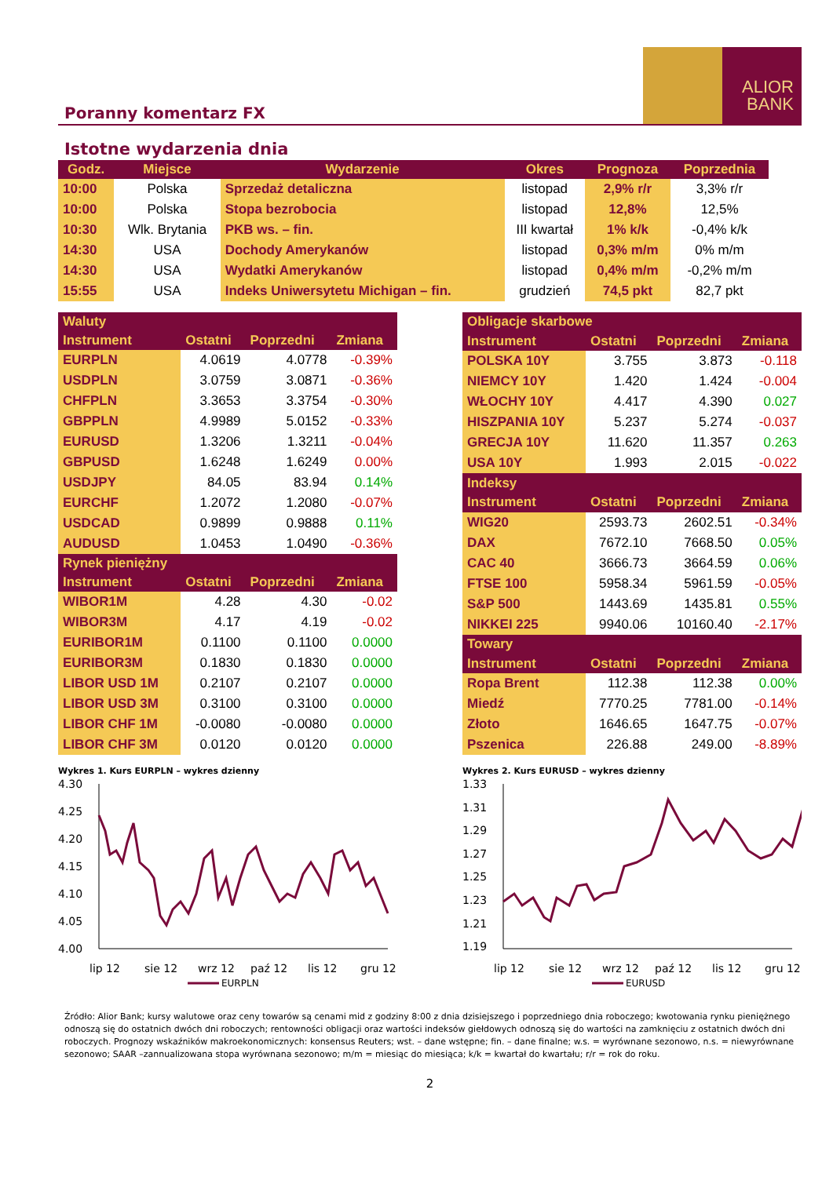Poranny komentarz FX
ALIOR
BANK
Istotne wydarzenia dnia
| Godz. | Miejsce | Wydarzenie | Okres | Prognoza | Poprzednia |
| --- | --- | --- | --- | --- | --- |
| 10:00 | Polska | Sprzedaż detaliczna | listopad | 2,9% r/r | 3,3% r/r |
| 10:00 | Polska | Stopa bezrobocia | listopad | 12,8% | 12,5% |
| 10:30 | Wlk. Brytania | PKB ws. – fin. | III kwartał | 1% k/k | -0,4% k/k |
| 14:30 | USA | Dochody Amerykanów | listopad | 0,3% m/m | 0% m/m |
| 14:30 | USA | Wydatki Amerykanów | listopad | 0,4% m/m | -0,2% m/m |
| 15:55 | USA | Indeks Uniwersytetu Michigan – fin. | grudzień | 74,5 pkt | 82,7 pkt |
| Waluty | | | |
| --- | --- | --- | --- |
| Instrument | Ostatni | Poprzedni | Zmiana |
| EURPLN | 4.0619 | 4.0778 | -0.39% |
| USDPLN | 3.0759 | 3.0871 | -0.36% |
| CHFPLN | 3.3653 | 3.3754 | -0.30% |
| GBPPLN | 4.9989 | 5.0152 | -0.33% |
| EURUSD | 1.3206 | 1.3211 | -0.04% |
| GBPUSD | 1.6248 | 1.6249 | 0.00% |
| USDJPY | 84.05 | 83.94 | 0.14% |
| EURCHF | 1.2072 | 1.2080 | -0.07% |
| USDCAD | 0.9899 | 0.9888 | 0.11% |
| AUDUSD | 1.0453 | 1.0490 | -0.36% |
| Rynek pieniężny | | | |
| Instrument | Ostatni | Poprzedni | Zmiana |
| WIBOR1M | 4.28 | 4.30 | -0.02 |
| WIBOR3M | 4.17 | 4.19 | -0.02 |
| EURIBOR1M | 0.1100 | 0.1100 | 0.0000 |
| EURIBOR3M | 0.1830 | 0.1830 | 0.0000 |
| LIBOR USD 1M | 0.2107 | 0.2107 | 0.0000 |
| LIBOR USD 3M | 0.3100 | 0.3100 | 0.0000 |
| LIBOR CHF 1M | -0.0080 | -0.0080 | 0.0000 |
| LIBOR CHF 3M | 0.0120 | 0.0120 | 0.0000 |
| Obligacje skarbowe | | | |
| --- | --- | --- | --- |
| Instrument | Ostatni | Poprzedni | Zmiana |
| POLSKA 10Y | 3.755 | 3.873 | -0.118 |
| NIEMCY 10Y | 1.420 | 1.424 | -0.004 |
| WŁOCHY 10Y | 4.417 | 4.390 | 0.027 |
| HISZPANIA 10Y | 5.237 | 5.274 | -0.037 |
| GRECJA 10Y | 11.620 | 11.357 | 0.263 |
| USA 10Y | 1.993 | 2.015 | -0.022 |
| Indeksy | | | |
| Instrument | Ostatni | Poprzedni | Zmiana |
| WIG20 | 2593.73 | 2602.51 | -0.34% |
| DAX | 7672.10 | 7668.50 | 0.05% |
| CAC 40 | 3666.73 | 3664.59 | 0.06% |
| FTSE 100 | 5958.34 | 5961.59 | -0.05% |
| S&P 500 | 1443.69 | 1435.81 | 0.55% |
| NIKKEI 225 | 9940.06 | 10160.40 | -2.17% |
| Towary | | | |
| Instrument | Ostatni | Poprzedni | Zmiana |
| Ropa Brent | 112.38 | 112.38 | 0.00% |
| Miedź | 7770.25 | 7781.00 | -0.14% |
| Złoto | 1646.65 | 1647.75 | -0.07% |
| Pszenica | 226.88 | 249.00 | -8.89% |
Wykres 1. Kurs EURPLN – wykres dzienny
4.30
4.25
4.20
4.15
4.10
4.05
4.00
lip 12
sie 12
wrz 12
paź 12
lis 12
gru 12
EURPLN
Wykres 2. Kurs EURUSD – wykres dzienny
1.33
1.31
1.29
1.27
1.25
1.23
1.21
1.19
lip 12
sie 12
wrz 12
paź 12
lis 12
gru 12
EURUSD
Źródło: Alior Bank; kursy walutowe oraz ceny towarów są cenami mid z godziny 8:00 z dnia dzisiejszego i poprzedniego dnia roboczego; kwotowania rynku pieniężnego odnoszą się do ostatnich dwóch dni roboczych; rentowności obligacji oraz wartości indeksów giełdowych odnoszą się do wartości na zamknięciu z ostatnich dwóch dni roboczych. Prognozy wskaźników makroekonomicznych: konsensus Reuters; wst. – dane wstępne; fin. – dane finalne; w.s. = wyrównane sezonowo, n.s. = niewyrównane sezonowo; SAAR –zannualizowana stopa wyrównana sezonowo; m/m = miesiąc do miesiąca; k/k = kwartał do kwartału; r/r = rok do roku.
2